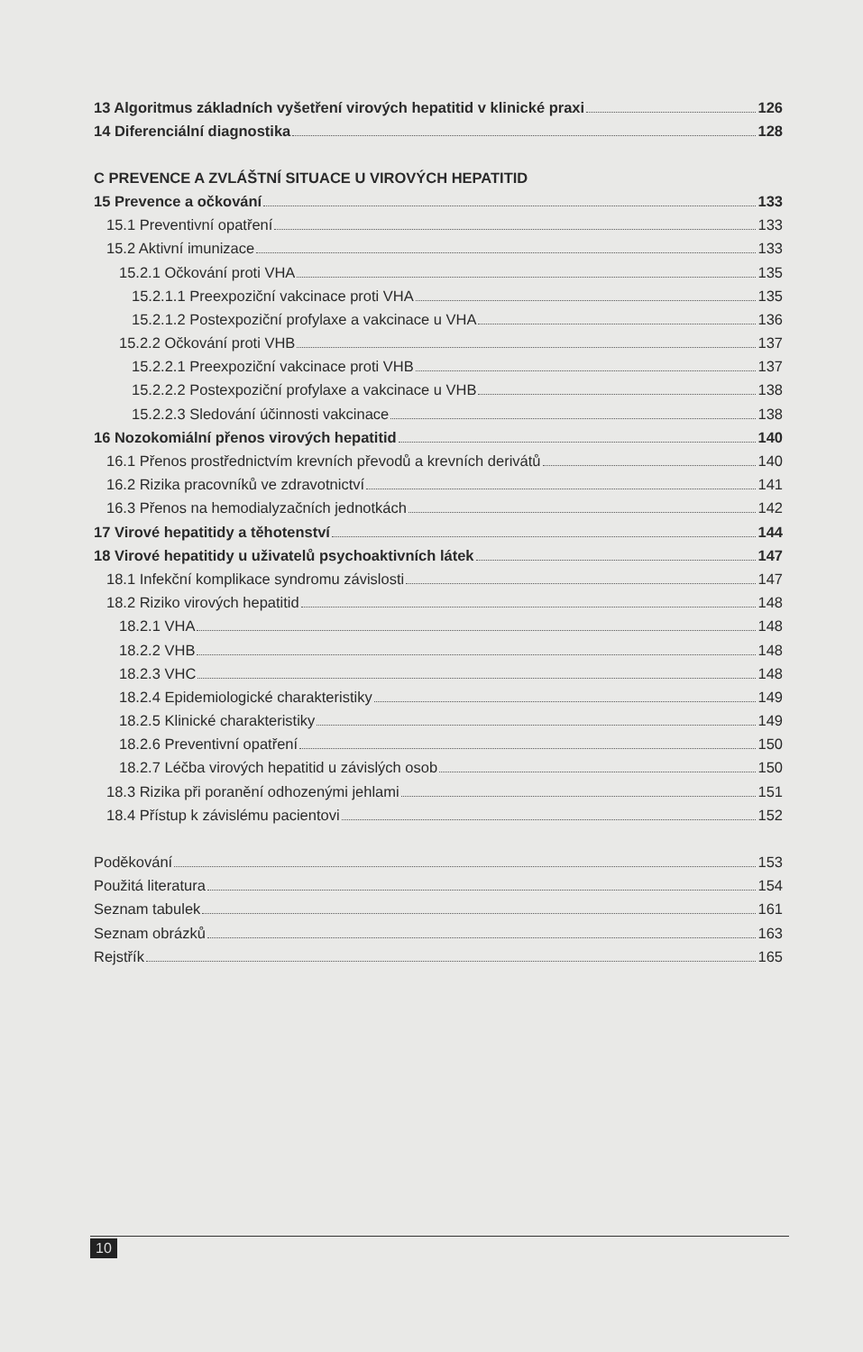13 Algoritmus základních vyšetření virových hepatitid v klinické praxi 126
14 Diferenciální diagnostika 128
C PREVENCE A ZVLÁŠTNÍ SITUACE U VIROVÝCH HEPATITID
15 Prevence a očkování 133
15.1 Preventivní opatření 133
15.2 Aktivní imunizace 133
15.2.1 Očkování proti VHA 135
15.2.1.1 Preexpoziční vakcinace proti VHA 135
15.2.1.2 Postexpoziční profylaxe a vakcinace u VHA 136
15.2.2 Očkování proti VHB 137
15.2.2.1 Preexpoziční vakcinace proti VHB 137
15.2.2.2 Postexpoziční profylaxe a vakcinace u VHB 138
15.2.2.3 Sledování účinnosti vakcinace 138
16 Nozokomiální přenos virových hepatitid 140
16.1 Přenos prostřednictvím krevních převodů a krevních derivátů 140
16.2 Rizika pracovníků ve zdravotnictví 141
16.3 Přenos na hemodialyzačních jednotkách 142
17 Virové hepatitidy a těhotenství 144
18 Virové hepatitidy u uživatelů psychoaktivních látek 147
18.1 Infekční komplikace syndromu závislosti 147
18.2 Riziko virových hepatitid 148
18.2.1 VHA 148
18.2.2 VHB 148
18.2.3 VHC 148
18.2.4 Epidemiologické charakteristiky 149
18.2.5 Klinické charakteristiky 149
18.2.6 Preventivní opatření 150
18.2.7 Léčba virových hepatitid u závislých osob 150
18.3 Rizika při poranění odhozenými jehlami 151
18.4 Přístup k závislému pacientovi 152
Poděkování 153
Použitá literatura 154
Seznam tabulek 161
Seznam obrázků 163
Rejstřík 165
10